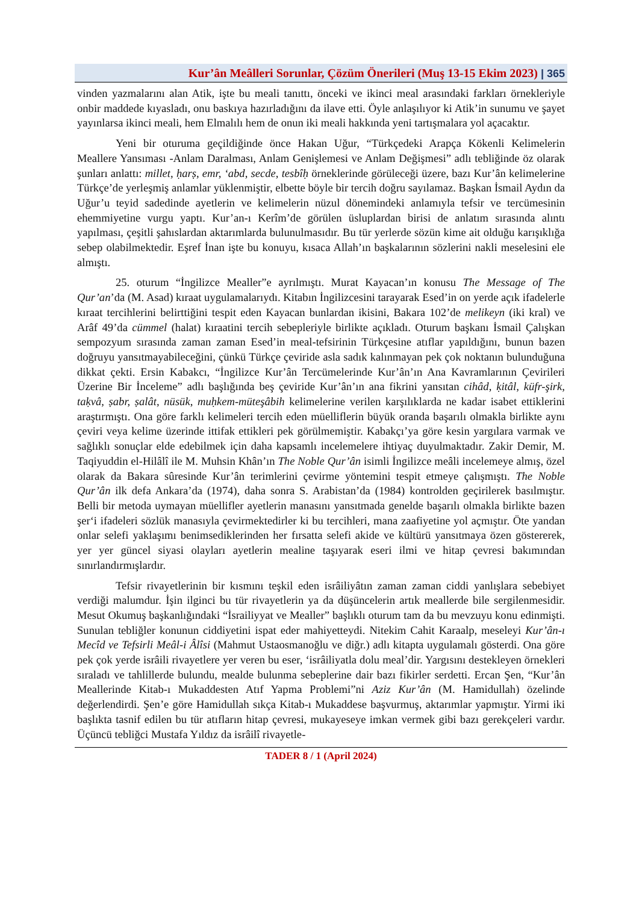Kur’ân Meâlleri Sorunlar, Çözüm Önerileri (Muş 13-15 Ekim 2023) | 365
vinden yazmalarını alan Atik, işte bu meali tanıttı, önceki ve ikinci meal arasındaki farkları örnekleriyle onbir maddede kıyasladı, onu baskıya hazırladığını da ilave etti. Öyle anlaşılıyor ki Atik’in sunumu ve şayet yayınlarsa ikinci meali, hem Elmalılı hem de onun iki meali hakkında yeni tartışmalara yol açacaktır.
Yeni bir oturuma geçildiğinde önce Hakan Uğur, “Türkçedeki Arapça Kökenli Kelimelerin Meallere Yansıması -Anlam Daralması, Anlam Genişlemesi ve Anlam Değişmesi” adlı tebliğinde öz olarak şunları anlattı: millet, ḥarṣ, emr, ‘abd, secde, tesbîḥ örneklerinde görüleceği üzere, bazı Kur’ân kelimelerine Türkçe’de yerleşmiş anlamlar yüklenmiştir, elbette böyle bir tercih doğru sayılamaz. Başkan İsmail Aydın da Uğur’u teyid sadedinde ayetlerin ve kelimelerin nüzul dönemindeki anlamıyla tefsir ve tercümesinin ehemmiyetine vurgu yaptı. Kur’an-ı Kerîm’de görülen üsluplardan birisi de anlatım sırasında alıntı yapılması, çeşitli şahıslardan aktarımlarda bulunulmasıdır. Bu tür yerlerde sözün kime ait olduğu karışıklığa sebep olabilmektedir. Eşref İnan işte bu konuyu, kısaca Allah’ın başkalarının sözlerini nakli meselesini ele almıştı.
25. oturum “İngilizce Mealler”e ayrılmıştı. Murat Kayacan’ın konusu The Message of The Qur’an’da (M. Asad) kıraat uygulamalarıydı. Kitabın İngilizcesini tarayarak Esed’in on yerde açık ifadelerle kıraat tercihlerini belirttiğini tespit eden Kayacan bunlardan ikisini, Bakara 102’de melikeyn (iki kral) ve Arâf 49’da cümmel (halat) kıraatini tercih sebepleriyle birlikte açıkladı. Oturum başkanı İsmail Çalışkan sempozyum sırasında zaman zaman Esed’in meal-tefsirinin Türkçesine atıflar yapıldığını, bunun bazen doğruyu yansıtmayabileceğini, çünkü Türkçe çeviride asla sadık kalınmayan pek çok noktanın bulunduğuna dikkat çekti. Ersin Kabakcı, “İngilizce Kur’ân Tercümelerinde Kur’ân’ın Ana Kavramlarının Çevirileri Üzerine Bir İnceleme” adlı başlığında beş çeviride Kur’ân’ın ana fikrini yansıtan cihâd, ḳitâl, küfr-şirk, taḳvâ, ṣabr, ṣalât, nüsük, muḥkem-müteşâbih kelimelerine verilen karşılıklarda ne kadar isabet ettiklerini araştırmıştı. Ona göre farklı kelimeleri tercih eden müelliflerin büyük oranda başarılı olmakla birlikte aynı çeviri veya kelime üzerinde ittifak ettikleri pek görülmemiştir. Kabakçı’ya göre kesin yargılara varmak ve sağlıklı sonuçlar elde edebilmek için daha kapsamlı incelemelere ihtiyaç duyulmaktadır. Zakir Demir, M. Taqiyuddin el-Hilâlî ile M. Muhsin Khân’ın The Noble Qur’ân isimli İngilizce meâli incelemeye almış, özel olarak da Bakara sûresinde Kur’ân terimlerini çevirme yöntemini tespit etmeye çalışmıştı. The Noble Qur’ân ilk defa Ankara’da (1974), daha sonra S. Arabistan’da (1984) kontrolden geçirilerek basılmıştır. Belli bir metoda uymayan müellifler ayetlerin manasını yansıtmada genelde başarılı olmakla birlikte bazen şer‘i ifadeleri sözlük manasıyla çevirmektedirler ki bu tercihleri, mana zaafiyetine yol açmıştır. Öte yandan onlar selefi yaklaşımı benimsediklerinden her fırsatta selefi akide ve kültürü yansıtmaya özen göstererek, yer yer güncel siyasi olayları ayetlerin mealine taşıyarak eseri ilmi ve hitap çevresi bakımından sınırlandırmışlardır.
Tefsir rivayetlerinin bir kısmını teşkil eden isrâiliyâtın zaman zaman ciddi yanlışlara sebebiyet verdiği malumdur. İşin ilginci bu tür rivayetlerin ya da düşüncelerin artık meallerde bile sergilenmesidir. Mesut Okumuş başkanlığındaki “İsrailiyyat ve Mealler” başlıklı oturum tam da bu mevzuyu konu edinmişti. Sunulan tebliğler konunun ciddiyetini ispat eder mahiyetteydi. Nitekim Cahit Karaalp, meseleyi Kur’ân-ı Mecîd ve Tefsirli Meâl-i Âlîsi (Mahmut Ustaosmanoğlu ve diğr.) adlı kitapta uygulamalı gösterdi. Ona göre pek çok yerde isrâili rivayetlere yer veren bu eser, ‘isrâiliyatla dolu meal’dir. Yargısını destekleyen örnekleri sıraladı ve tahlillerde bulundu, mealde bulunma sebeplerine dair bazı fikirler serdetti. Ercan Şen, “Kur’ân Meallerinde Kitab-ı Mukaddesten Atıf Yapma Problemi”ni Aziz Kur’ân (M. Hamidullah) özelinde değerlendirdi. Şen’e göre Hamidullah sıkça Kitab-ı Mukaddese başvurmuş, aktarımlar yapmıştır. Yirmi iki başlıkta tasnif edilen bu tür atıfların hitap çevresi, mukayeseye imkan vermek gibi bazı gerekçeleri vardır. Üçüncü tebliğci Mustafa Yıldız da isrâilî rivayetle-
TADER 8 / 1 (April 2024)